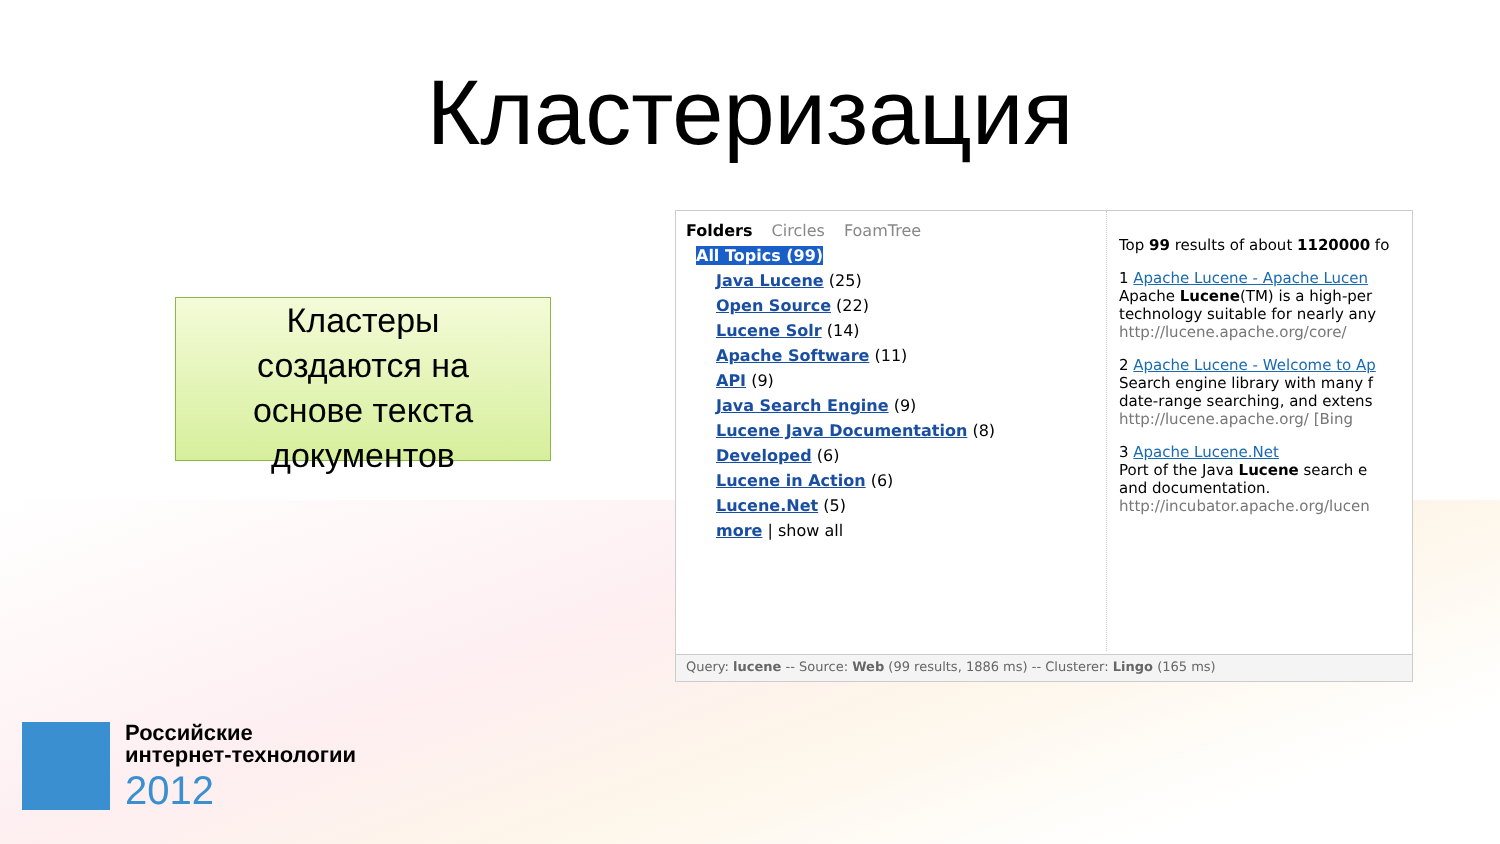Кластеризация
Кластеры
создаются на
основе текста
документов
Folders Circles FoamTree
All Topics (99)
Java Lucene (25)
Open Source (22)
Lucene Solr (14)
Apache Software (11)
API (9)
Java Search Engine (9)
Lucene Java Documentation (8)
Developed (6)
Lucene in Action (6)
Lucene.Net (5)
more | show all
Top 99 results of about 1120000 fo
1 Apache Lucene - Apache Lucen
Apache Lucene(TM) is a high-per
technology suitable for nearly any
http://lucene.apache.org/core/
2 Apache Lucene - Welcome to Ap
Search engine library with many f
date-range searching, and extens
http://lucene.apache.org/ [Bing
3 Apache Lucene.Net
Port of the Java Lucene search e
and documentation.
http://incubator.apache.org/lucen
Query: lucene -- Source: Web (99 results, 1886 ms) -- Clusterer: Lingo (165 ms)
Российские
интернет-технологии
2012